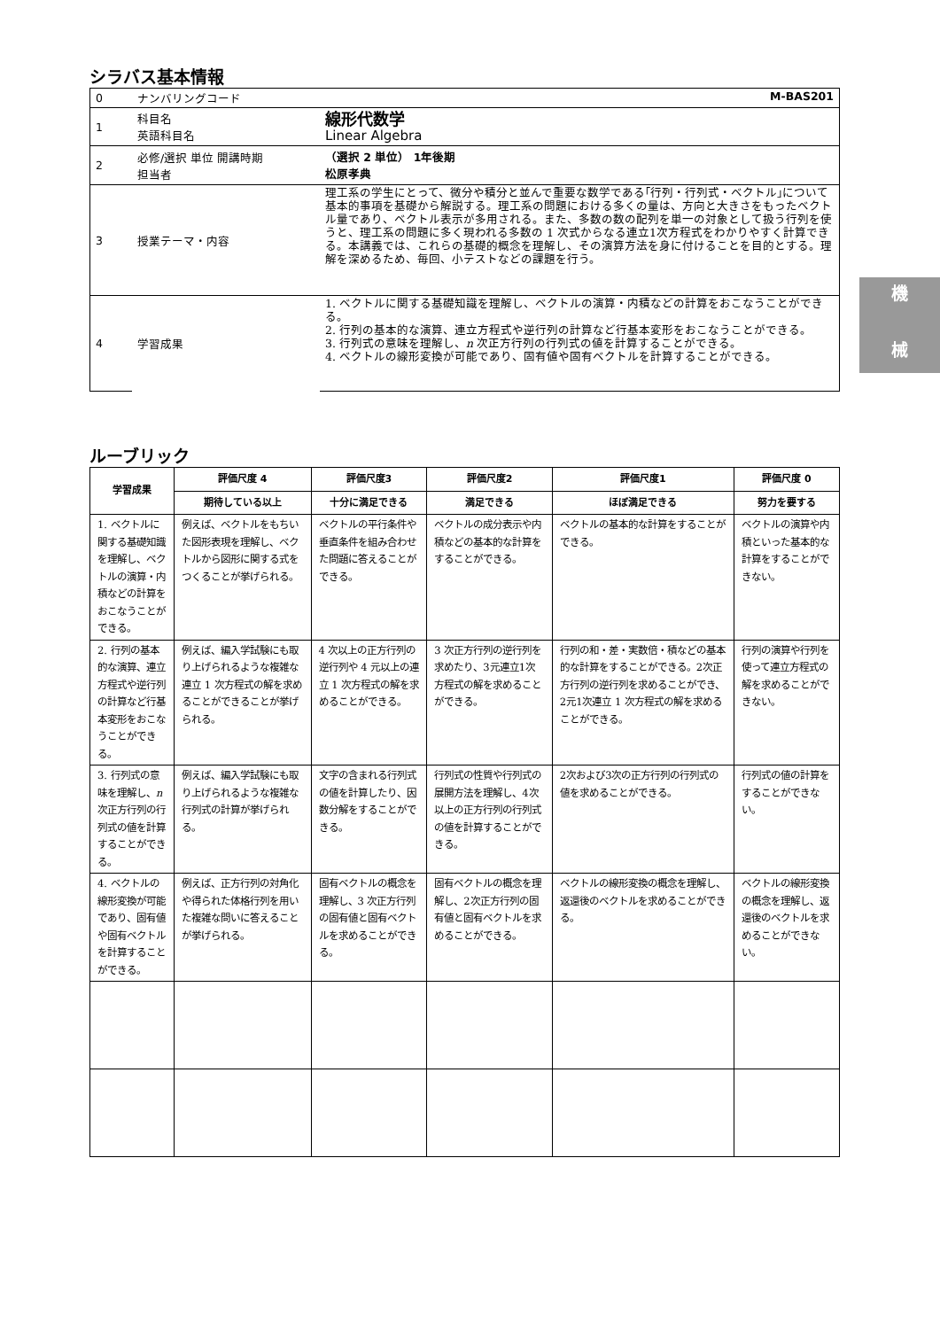機
械
シラバス基本情報
| 0 | ナンバリングコード M-BAS201 | |
| 1 | 科目名 英語科目名 | 線形代数学 Linear Algebra |
| 2 | 必修/選択 単位 開講時期 担当者 | （選択 2 単位） 1年後期 松原孝典 |
| 3 | 授業テーマ・内容 | 理工系の学生にとって、微分や積分と並んで重要な数学である｢行列・行列式・ベクトル｣について基本的事項を基礎から解説する。理工系の問題における多くの量は、方向と大きさをもったベクトル量であり、ベクトル表示が多用される。また、多数の数の配列を単一の対象として扱う行列を使うと、理工系の問題に多く現われる多数の 1 次式からなる連立1次方程式をわかりやすく計算できる。本講義では、これらの基礎的概念を理解し、その演算方法を身に付けることを目的とする。理解を深めるため、毎回、小テストなどの課題を行う。 |
| 4 | 学習成果 | 1. ベクトルに関する基礎知識を理解し、ベクトルの演算・内積などの計算をおこなうことができる。 2. 行列の基本的な演算、連立方程式や逆行列の計算など行基本変形をおこなうことができる。 3. 行列式の意味を理解し、 n 次正方行列の行列式の値を計算することができる。 4. ベクトルの線形変換が可能であり、固有値や固有ベクトルを計算することができる。 |
ルーブリック
| 学習成果 | 評価尺度 4 | 評価尺度3 | 評価尺度2 | 評価尺度1 | 評価尺度 0 |
| --- | --- | --- | --- | --- | --- |
| | 期待している以上 | 十分に満足できる | 満足できる | ほぼ満足できる | 努力を要する |
| 1. ベクトルに関する基礎知識を理解し、ベクトルの演算・内積などの計算をおこなうことができる。 | 例えば、ベクトルをもちいた図形表現を理解し、ベクトルから図形に関する式をつくることが挙げられる。 | ベクトルの平行条件や垂直条件を組み合わせた問題に答えることができる。 | ベクトルの成分表示や内積などの基本的な計算をすることができる。 | ベクトルの基本的な計算をすることができる。 | ベクトルの演算や内積といった基本的な計算をすることができない。 |
| 2. 行列の基本的な演算、連立方程式や逆行列の計算など行基本変形をおこなうことができる。 | 例えば、編入学試験にも取り上げられるような複雑な連立 1 次方程式の解を求めることができることが挙げられる。 | 4 次以上の正方行列の逆行列や 4 元以上の連立 1 次方程式の解を求めることができる。 | 3 次正方行列の逆行列を求めたり、3元連立1次方程式の解を求めることができる。 | 行列の和・差・実数倍・積などの基本的な計算をすることができる。2次正方行列の逆行列を求めることができ、2元1次連立 1 次方程式の解を求めることができる。 | 行列の演算や行列を使って連立方程式の解を求めることができない。 |
| 3. 行列式の意味を理解し、 n 次正方行列の行列式の値を計算することができる。 | 例えば、編入学試験にも取り上げられるような複雑な行列式の計算が挙げられる。 | 文字の含まれる行列式の値を計算したり、因数分解をすることができる。 | 行列式の性質や行列式の展開方法を理解し、4次以上の正方行列の行列式の値を計算することができる。 | 2次および3次の正方行列の行列式の値を求めることができる。 | 行列式の値の計算をすることができない。 |
| 4. ベクトルの線形変換が可能であり、固有値や固有ベクトルを計算することができる。 | 例えば、正方行列の対角化や得られた体格行列を用いた複雑な問いに答えることが挙げられる。 | 固有ベクトルの概念を理解し、3 次正方行列の固有値と固有ベクトルを求めることができる。 | 固有ベクトルの概念を理解し、2次正方行列の固有値と固有ベクトルを求めることができる。 | ベクトルの線形変換の概念を理解し、返還後のベクトルを求めることができる。 | ベクトルの線形変換の概念を理解し、返還後のベクトルを求めることができない。 |